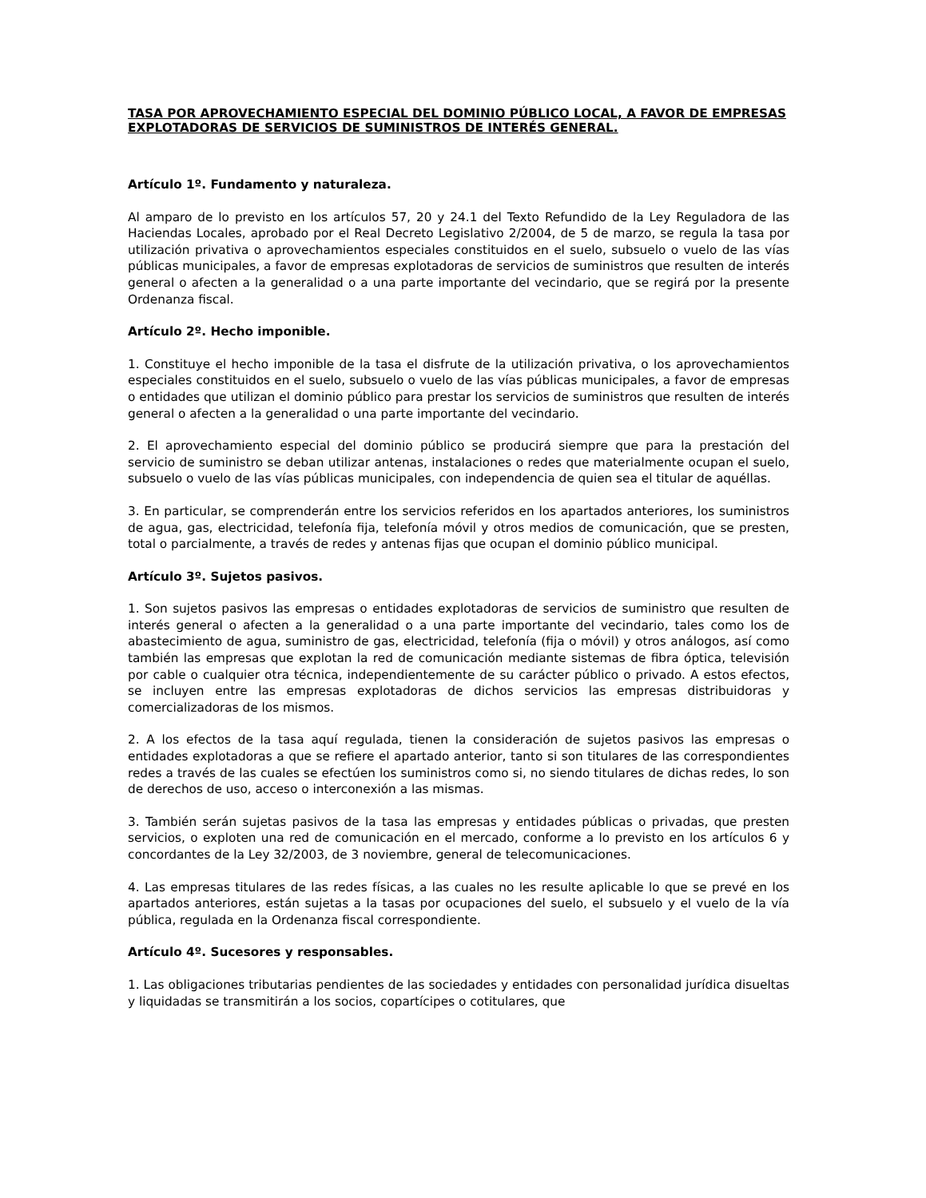TASA POR APROVECHAMIENTO ESPECIAL DEL DOMINIO PÚBLICO LOCAL, A FAVOR DE EMPRESAS EXPLOTADORAS DE SERVICIOS DE SUMINISTROS DE INTERÉS GENERAL.
Artículo 1º. Fundamento y naturaleza.
Al amparo de lo previsto en los artículos 57, 20 y 24.1 del Texto Refundido de la Ley Reguladora de las Haciendas Locales, aprobado por el Real Decreto Legislativo 2/2004, de 5 de marzo, se regula la tasa por utilización privativa o aprovechamientos especiales constituidos en el suelo, subsuelo o vuelo de las vías públicas municipales, a favor de empresas explotadoras de servicios de suministros que resulten de interés general o afecten a la generalidad o a una parte importante del vecindario, que se regirá por la presente Ordenanza fiscal.
Artículo 2º. Hecho imponible.
1. Constituye el hecho imponible de la tasa el disfrute de la utilización privativa, o los aprovechamientos especiales constituidos en el suelo, subsuelo o vuelo de las vías públicas municipales, a favor de empresas o entidades que utilizan el dominio público para prestar los servicios de suministros que resulten de interés general o afecten a la generalidad o una parte importante del vecindario.
2. El aprovechamiento especial del dominio público se producirá siempre que para la prestación del servicio de suministro se deban utilizar antenas, instalaciones o redes que materialmente ocupan el suelo, subsuelo o vuelo de las vías públicas municipales, con independencia de quien sea el titular de aquéllas.
3. En particular, se comprenderán entre los servicios referidos en los apartados anteriores, los suministros de agua, gas, electricidad, telefonía fija, telefonía móvil y otros medios de comunicación, que se presten, total o parcialmente, a través de redes y antenas fijas que ocupan el dominio público municipal.
Artículo 3º. Sujetos pasivos.
1. Son sujetos pasivos las empresas o entidades explotadoras de servicios de suministro que resulten de interés general o afecten a la generalidad o a una parte importante del vecindario, tales como los de abastecimiento de agua, suministro de gas, electricidad, telefonía (fija o móvil) y otros análogos, así como también las empresas que explotan la red de comunicación mediante sistemas de fibra óptica, televisión por cable o cualquier otra técnica, independientemente de su carácter público o privado. A estos efectos, se incluyen entre las empresas explotadoras de dichos servicios las empresas distribuidoras y comercializadoras de los mismos.
2. A los efectos de la tasa aquí regulada, tienen la consideración de sujetos pasivos las empresas o entidades explotadoras a que se refiere el apartado anterior, tanto si son titulares de las correspondientes redes a través de las cuales se efectúen los suministros como si, no siendo titulares de dichas redes, lo son de derechos de uso, acceso o interconexión a las mismas.
3. También serán sujetas pasivos de la tasa las empresas y entidades públicas o privadas, que presten servicios, o exploten una red de comunicación en el mercado, conforme a lo previsto en los artículos 6 y concordantes de la Ley 32/2003, de 3 noviembre, general de telecomunicaciones.
4. Las empresas titulares de las redes físicas, a las cuales no les resulte aplicable lo que se prevé en los apartados anteriores, están sujetas a la tasas por ocupaciones del suelo, el subsuelo y el vuelo de la vía pública, regulada en la Ordenanza fiscal correspondiente.
Artículo 4º. Sucesores y responsables.
1. Las obligaciones tributarias pendientes de las sociedades y entidades con personalidad jurídica disueltas y liquidadas se transmitirán a los socios, copartícipes o cotitulares, que